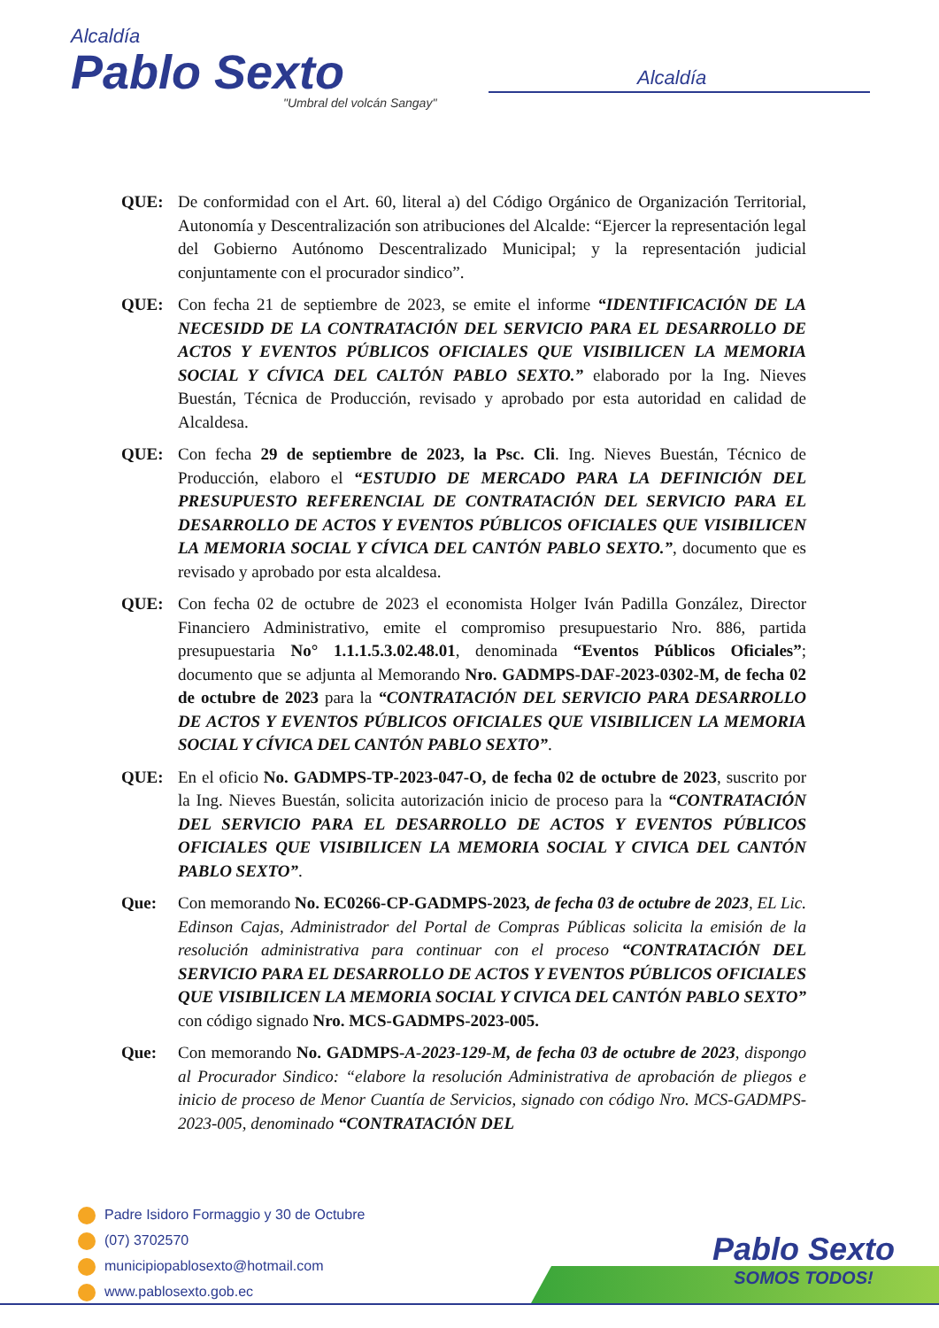Alcaldía
Pablo Sexto
"Umbral del volcán Sangay"
Alcaldía
QUE: De conformidad con el Art. 60, literal a) del Código Orgánico de Organización Territorial, Autonomía y Descentralización son atribuciones del Alcalde: “Ejercer la representación legal del Gobierno Autónomo Descentralizado Municipal; y la representación judicial conjuntamente con el procurador sindico”.
QUE: Con fecha 21 de septiembre de 2023, se emite el informe “IDENTIFICACIÓN DE LA NECESIDD DE LA CONTRATACIÓN DEL SERVICIO PARA EL DESARROLLO DE ACTOS Y EVENTOS PÚBLICOS OFICIALES QUE VISIBILICEN LA MEMORIA SOCIAL Y CÍVICA DEL CALTÓN PABLO SEXTO.” elaborado por la Ing. Nieves Buestán, Técnica de Producción, revisado y aprobado por esta autoridad en calidad de Alcaldesa.
QUE: Con fecha 29 de septiembre de 2023, la Psc. Cli. Ing. Nieves Buestán, Técnico de Producción, elaboro el “ESTUDIO DE MERCADO PARA LA DEFINICIÓN DEL PRESUPUESTO REFERENCIAL DE CONTRATACIÓN DEL SERVICIO PARA EL DESARROLLO DE ACTOS Y EVENTOS PÚBLICOS OFICIALES QUE VISIBILICEN LA MEMORIA SOCIAL Y CÍVICA DEL CANTÓN PABLO SEXTO.”, documento que es revisado y aprobado por esta alcaldesa.
QUE: Con fecha 02 de octubre de 2023 el economista Holger Iván Padilla González, Director Financiero Administrativo, emite el compromiso presupuestario Nro. 886, partida presupuestaria No° 1.1.1.5.3.02.48.01, denominada “Eventos Públicos Oficiales”; documento que se adjunta al Memorando Nro. GADMPS-DAF-2023-0302-M, de fecha 02 de octubre de 2023 para la “CONTRATACIÓN DEL SERVICIO PARA DESARROLLO DE ACTOS Y EVENTOS PÚBLICOS OFICIALES QUE VISIBILICEN LA MEMORIA SOCIAL Y CÍVICA DEL CANTÓN PABLO SEXTO”.
QUE: En el oficio No. GADMPS-TP-2023-047-O, de fecha 02 de octubre de 2023, suscrito por la Ing. Nieves Buestán, solicita autorización inicio de proceso para la “CONTRATACIÓN DEL SERVICIO PARA EL DESARROLLO DE ACTOS Y EVENTOS PÚBLICOS OFICIALES QUE VISIBILICEN LA MEMORIA SOCIAL Y CIVICA DEL CANTÓN PABLO SEXTO”.
Que: Con memorando No. EC0266-CP-GADMPS-2023, de fecha 03 de octubre de 2023, EL Lic. Edinson Cajas, Administrador del Portal de Compras Públicas solicita la emisión de la resolución administrativa para continuar con el proceso “CONTRATACIÓN DEL SERVICIO PARA EL DESARROLLO DE ACTOS Y EVENTOS PÚBLICOS OFICIALES QUE VISIBILICEN LA MEMORIA SOCIAL Y CIVICA DEL CANTÓN PABLO SEXTO” con código signado Nro. MCS-GADMPS-2023-005.
Que: Con memorando No. GADMPS-A-2023-129-M, de fecha 03 de octubre de 2023, dispongo al Procurador Sindico: “elabore la resolución Administrativa de aprobación de pliegos e inicio de proceso de Menor Cuantía de Servicios, signado con código Nro. MCS-GADMPS-2023-005, denominado “CONTRATACIÓN DEL
Padre Isidoro Formaggio y 30 de Octubre
(07) 3702570
municipiopablosexto@hotmail.com
www.pablosexto.gob.ec
Pablo Sexto
SOMOS TODOS!